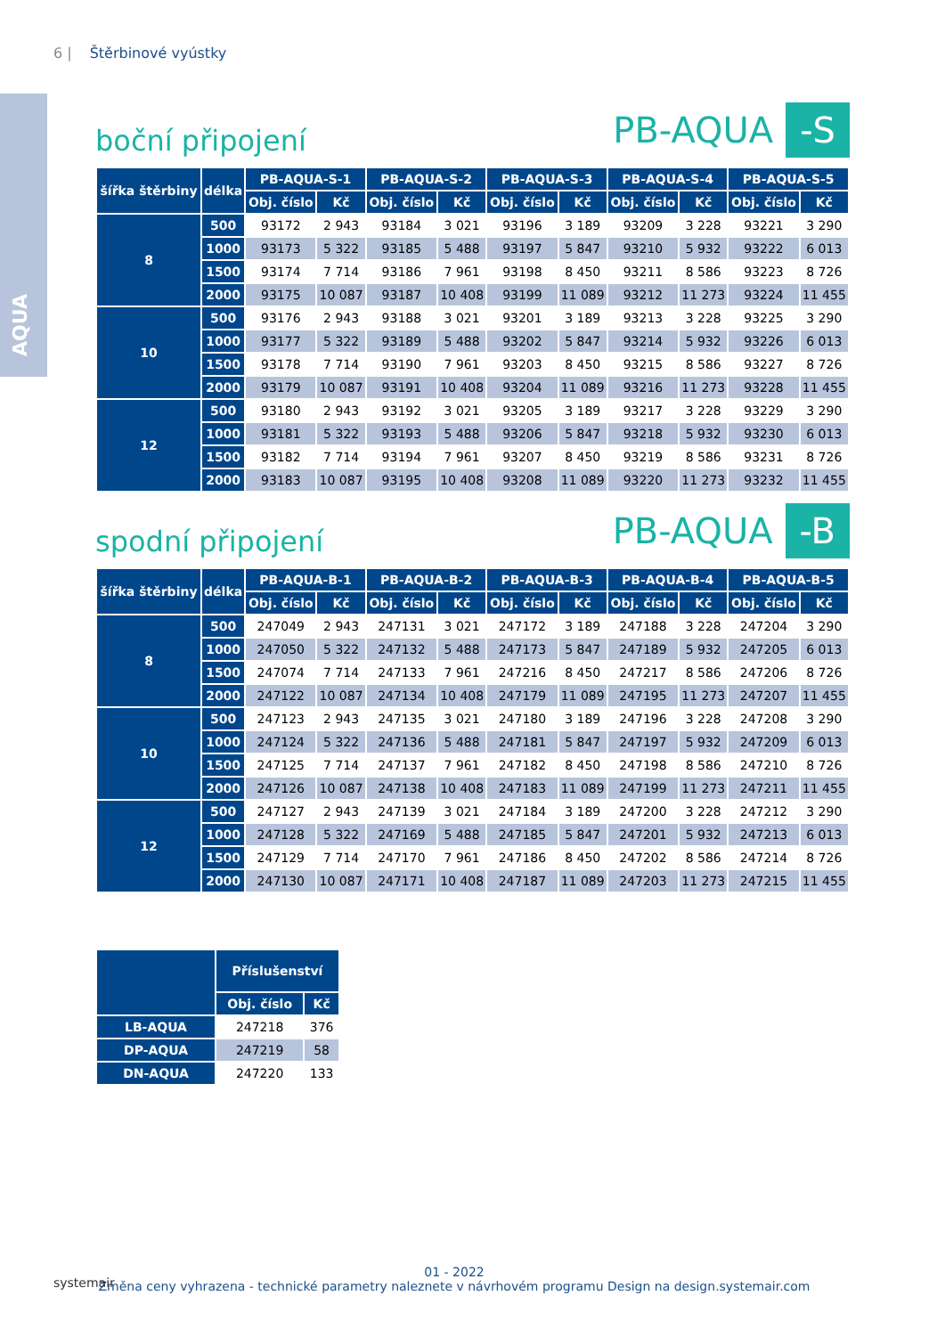6 | Štěrbinové vyústky
AQUA
boční připojení
PB-AQUA -S
| šířka štěrbiny | délka | PB-AQUA-S-1 | | PB-AQUA-S-2 | | PB-AQUA-S-3 | | PB-AQUA-S-4 | | PB-AQUA-S-5 | |
| --- | --- | --- | --- | --- | --- | --- | --- | --- | --- | --- | --- |
| | | Obj. číslo | Kč | Obj. číslo | Kč | Obj. číslo | Kč | Obj. číslo | Kč | Obj. číslo | Kč |
| 8 | 500 | 93172 | 2 943 | 93184 | 3 021 | 93196 | 3 189 | 93209 | 3 228 | 93221 | 3 290 |
| | 1000 | 93173 | 5 322 | 93185 | 5 488 | 93197 | 5 847 | 93210 | 5 932 | 93222 | 6 013 |
| | 1500 | 93174 | 7 714 | 93186 | 7 961 | 93198 | 8 450 | 93211 | 8 586 | 93223 | 8 726 |
| | 2000 | 93175 | 10 087 | 93187 | 10 408 | 93199 | 11 089 | 93212 | 11 273 | 93224 | 11 455 |
| 10 | 500 | 93176 | 2 943 | 93188 | 3 021 | 93201 | 3 189 | 93213 | 3 228 | 93225 | 3 290 |
| | 1000 | 93177 | 5 322 | 93189 | 5 488 | 93202 | 5 847 | 93214 | 5 932 | 93226 | 6 013 |
| | 1500 | 93178 | 7 714 | 93190 | 7 961 | 93203 | 8 450 | 93215 | 8 586 | 93227 | 8 726 |
| | 2000 | 93179 | 10 087 | 93191 | 10 408 | 93204 | 11 089 | 93216 | 11 273 | 93228 | 11 455 |
| 12 | 500 | 93180 | 2 943 | 93192 | 3 021 | 93205 | 3 189 | 93217 | 3 228 | 93229 | 3 290 |
| | 1000 | 93181 | 5 322 | 93193 | 5 488 | 93206 | 5 847 | 93218 | 5 932 | 93230 | 6 013 |
| | 1500 | 93182 | 7 714 | 93194 | 7 961 | 93207 | 8 450 | 93219 | 8 586 | 93231 | 8 726 |
| | 2000 | 93183 | 10 087 | 93195 | 10 408 | 93208 | 11 089 | 93220 | 11 273 | 93232 | 11 455 |
spodní připojení
PB-AQUA -B
| šířka štěrbiny | délka | PB-AQUA-B-1 | | PB-AQUA-B-2 | | PB-AQUA-B-3 | | PB-AQUA-B-4 | | PB-AQUA-B-5 | |
| --- | --- | --- | --- | --- | --- | --- | --- | --- | --- | --- | --- |
| | | Obj. číslo | Kč | Obj. číslo | Kč | Obj. číslo | Kč | Obj. číslo | Kč | Obj. číslo | Kč |
| 8 | 500 | 247049 | 2 943 | 247131 | 3 021 | 247172 | 3 189 | 247188 | 3 228 | 247204 | 3 290 |
| | 1000 | 247050 | 5 322 | 247132 | 5 488 | 247173 | 5 847 | 247189 | 5 932 | 247205 | 6 013 |
| | 1500 | 247074 | 7 714 | 247133 | 7 961 | 247216 | 8 450 | 247217 | 8 586 | 247206 | 8 726 |
| | 2000 | 247122 | 10 087 | 247134 | 10 408 | 247179 | 11 089 | 247195 | 11 273 | 247207 | 11 455 |
| 10 | 500 | 247123 | 2 943 | 247135 | 3 021 | 247180 | 3 189 | 247196 | 3 228 | 247208 | 3 290 |
| | 1000 | 247124 | 5 322 | 247136 | 5 488 | 247181 | 5 847 | 247197 | 5 932 | 247209 | 6 013 |
| | 1500 | 247125 | 7 714 | 247137 | 7 961 | 247182 | 8 450 | 247198 | 8 586 | 247210 | 8 726 |
| | 2000 | 247126 | 10 087 | 247138 | 10 408 | 247183 | 11 089 | 247199 | 11 273 | 247211 | 11 455 |
| 12 | 500 | 247127 | 2 943 | 247139 | 3 021 | 247184 | 3 189 | 247200 | 3 228 | 247212 | 3 290 |
| | 1000 | 247128 | 5 322 | 247169 | 5 488 | 247185 | 5 847 | 247201 | 5 932 | 247213 | 6 013 |
| | 1500 | 247129 | 7 714 | 247170 | 7 961 | 247186 | 8 450 | 247202 | 8 586 | 247214 | 8 726 |
| | 2000 | 247130 | 10 087 | 247171 | 10 408 | 247187 | 11 089 | 247203 | 11 273 | 247215 | 11 455 |
| | Příslušenství | |
| --- | --- | --- |
| | Obj. číslo | Kč |
| LB-AQUA | 247218 | 376 |
| DP-AQUA | 247219 | 58 |
| DN-AQUA | 247220 | 133 |
systemair
01 - 2022
Změna ceny vyhrazena - technické parametry naleznete v návrhovém programu Design na design.systemair.com